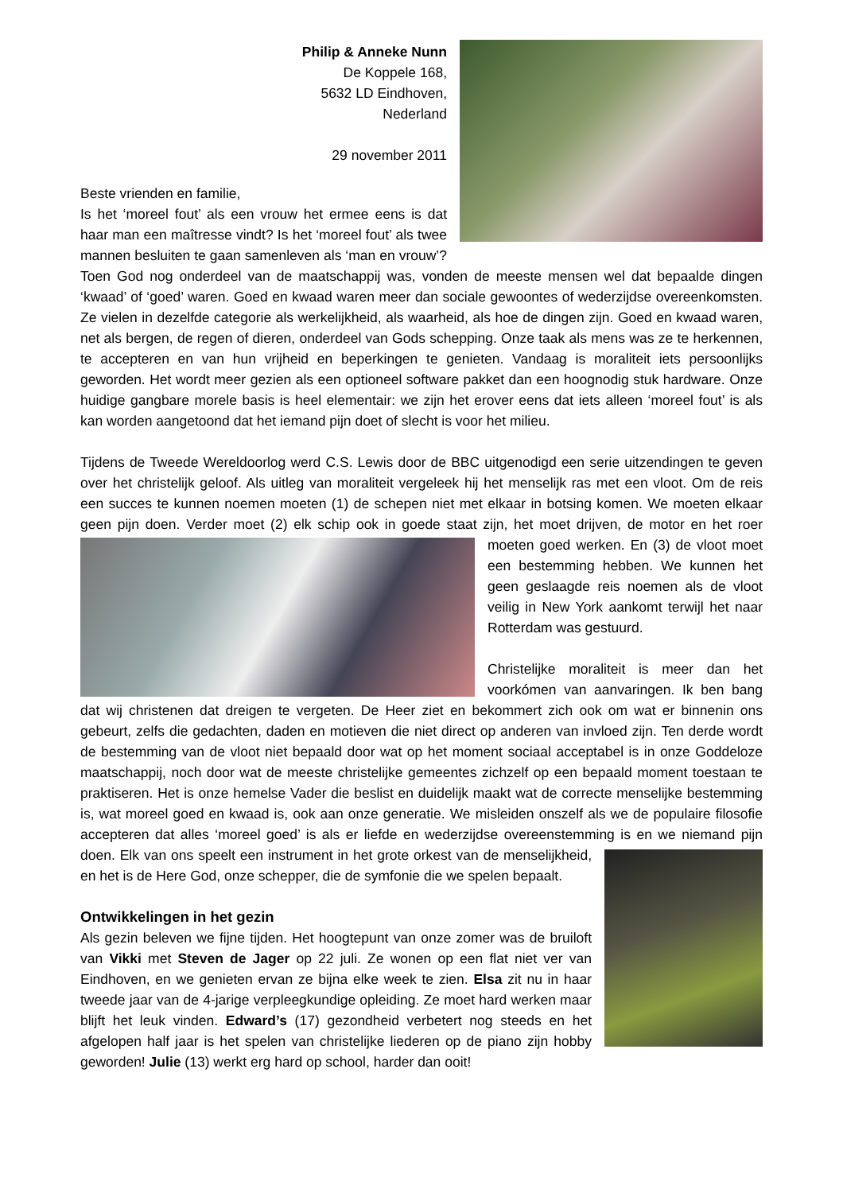Philip & Anneke Nunn
De Koppele 168,
5632 LD Eindhoven,
Nederland
29 november 2011
Beste vrienden en familie,
Is het ‘moreel fout’ als een vrouw het ermee eens is dat haar man een maîtresse vindt? Is het ‘moreel fout’ als twee mannen besluiten te gaan samenleven als ‘man en vrouw’? Toen God nog onderdeel van de maatschappij was, vonden de meeste mensen wel dat bepaalde dingen ‘kwaad’ of ‘goed’ waren. Goed en kwaad waren meer dan sociale gewoontes of wederzijdse overeenkomsten. Ze vielen in dezelfde categorie als werkelijkheid, als waarheid, als hoe de dingen zijn. Goed en kwaad waren, net als bergen, de regen of dieren, onderdeel van Gods schepping. Onze taak als mens was ze te herkennen, te accepteren en van hun vrijheid en beperkingen te genieten. Vandaag is moraliteit iets persoonlijks geworden. Het wordt meer gezien als een optioneel software pakket dan een hoognodig stuk hardware. Onze huidige gangbare morele basis is heel elementair: we zijn het erover eens dat iets alleen ‘moreel fout’ is als kan worden aangetoond dat het iemand pijn doet of slecht is voor het milieu.
Tijdens de Tweede Wereldoorlog werd C.S. Lewis door de BBC uitgenodigd een serie uitzendingen te geven over het christelijk geloof. Als uitleg van moraliteit vergeleek hij het menselijk ras met een vloot. Om de reis een succes te kunnen noemen moeten (1) de schepen niet met elkaar in botsing komen. We moeten elkaar geen pijn doen. Verder moet (2) elk schip ook in goede staat zijn, het moet drijven, de motor en het roer moeten goed werken. En (3) de vloot moet een bestemming hebben. We kunnen het geen geslaagde reis noemen als de vloot veilig in New York aankomt terwijl het naar Rotterdam was gestuurd.
Christelijke moraliteit is meer dan het voorkómen van aanvaringen. Ik ben bang dat wij christenen dat dreigen te vergeten. De Heer ziet en bekommert zich ook om wat er binnenin ons gebeurt, zelfs die gedachten, daden en motieven die niet direct op anderen van invloed zijn. Ten derde wordt de bestemming van de vloot niet bepaald door wat op het moment sociaal acceptabel is in onze Goddeloze maatschappij, noch door wat de meeste christelijke gemeentes zichzelf op een bepaald moment toestaan te praktiseren. Het is onze hemelse Vader die beslist en duidelijk maakt wat de correcte menselijke bestemming is, wat moreel goed en kwaad is, ook aan onze generatie. We misleiden onszelf als we de populaire filosofie accepteren dat alles ‘moreel goed’ is als er liefde en wederzijdse overeenstemming is en we niemand pijn doen. Elk van ons speelt een instrument in het grote orkest van de menselijkheid, en het is de Here God, onze schepper, die de symfonie die we spelen bepaalt.
Ontwikkelingen in het gezin
Als gezin beleven we fijne tijden. Het hoogtepunt van onze zomer was de bruiloft van Vikki met Steven de Jager op 22 juli. Ze wonen op een flat niet ver van Eindhoven, en we genieten ervan ze bijna elke week te zien. Elsa zit nu in haar tweede jaar van de 4-jarige verpleegkundige opleiding. Ze moet hard werken maar blijft het leuk vinden. Edward’s (17) gezondheid verbetert nog steeds en het afgelopen half jaar is het spelen van christelijke liederen op de piano zijn hobby geworden! Julie (13) werkt erg hard op school, harder dan ooit!